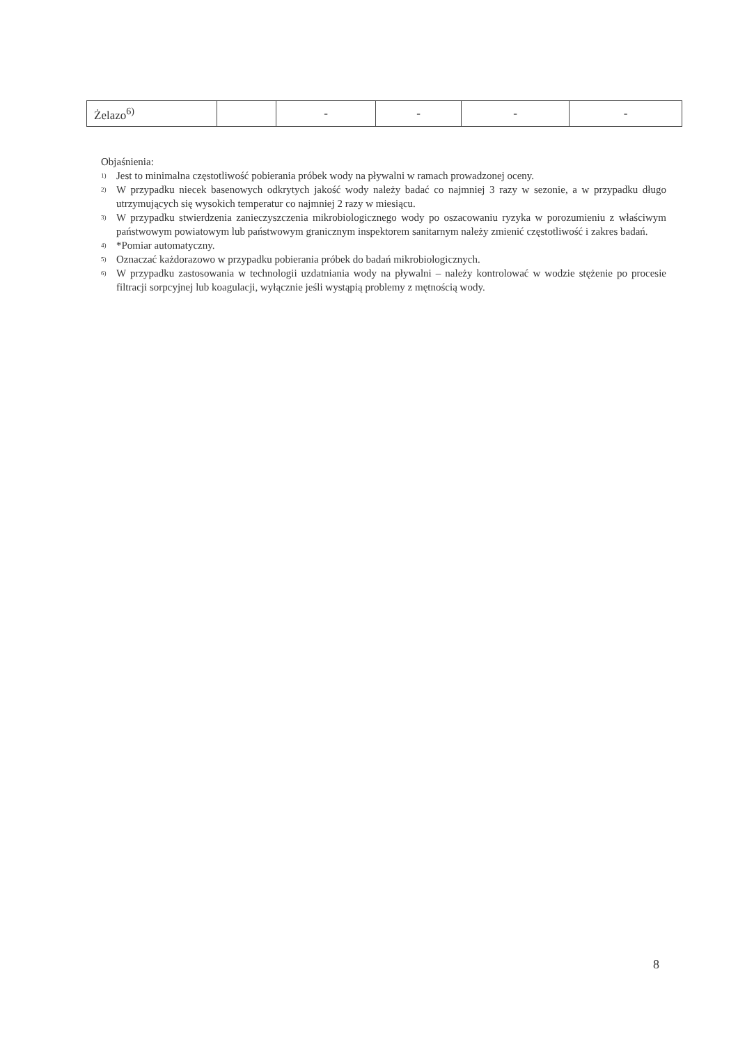| Żelazo<sup>6)</sup> | | - | - | - | - |
Objaśnienia:
<sup>1)</sup> Jest to minimalna częstotliwość pobierania próbek wody na pływalni w ramach prowadzonej oceny.
<sup>2)</sup> W przypadku niecek basenowych odkrytych jakość wody należy badać co najmniej 3 razy w sezonie, a w przypadku długo utrzymujących się wysokich temperatur co najmniej 2 razy w miesiącu.
<sup>3)</sup> W przypadku stwierdzenia zanieczyszczenia mikrobiologicznego wody po oszacowaniu ryzyka w porozumieniu z właściwym państwowym powiatowym lub państwowym granicznym inspektorem sanitarnym należy zmienić częstotliwość i zakres badań.
<sup>4)</sup> *Pomiar automatyczny.
<sup>5)</sup> Oznaczać każdorazowo w przypadku pobierania próbek do badań mikrobiologicznych.
<sup>6)</sup> W przypadku zastosowania w technologii uzdatniania wody na pływalni – należy kontrolować w wodzie stężenie po procesie filtracji sorpcyjnej lub koagulacji, wyłącznie jeśli wystąpią problemy z mętnością wody.
8